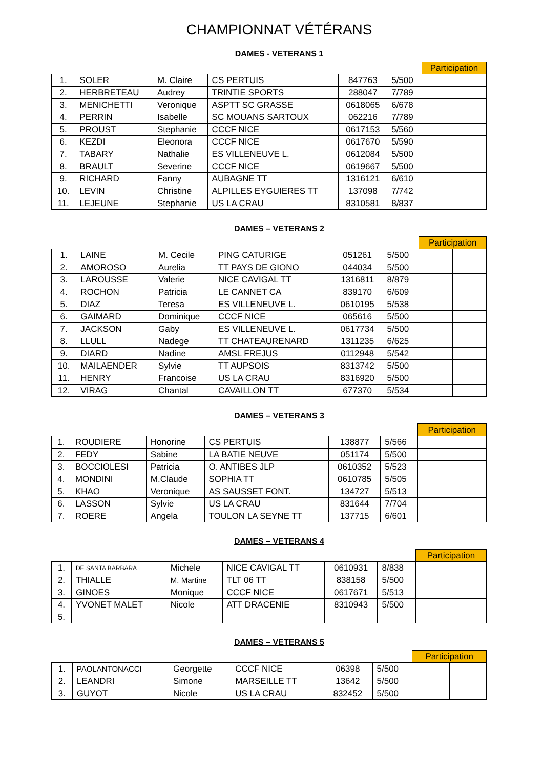CHAMPIONNAT VÉTÉRANS
DAMES - VETERANS 1
| | | | | | | Participation | |
| 1. | SOLER | M. Claire | CS PERTUIS | 847763 | 5/500 | | |
| 2. | HERBRETEAU | Audrey | TRINTIE SPORTS | 288047 | 7/789 | | |
| 3. | MENICHETTI | Veronique | ASPTT SC GRASSE | 0618065 | 6/678 | | |
| 4. | PERRIN | Isabelle | SC MOUANS SARTOUX | 062216 | 7/789 | | |
| 5. | PROUST | Stephanie | CCCF NICE | 0617153 | 5/560 | | |
| 6. | KEZDI | Eleonora | CCCF NICE | 0617670 | 5/590 | | |
| 7. | TABARY | Nathalie | ES VILLENEUVE L. | 0612084 | 5/500 | | |
| 8. | BRAULT | Severine | CCCF NICE | 0619667 | 5/500 | | |
| 9. | RICHARD | Fanny | AUBAGNE TT | 1316121 | 6/610 | | |
| 10. | LEVIN | Christine | ALPILLES EYGUIERES TT | 137098 | 7/742 | | |
| 11. | LEJEUNE | Stephanie | US LA CRAU | 8310581 | 8/837 | | |
DAMES – VETERANS 2
| | | | | | | Participation | |
| 1. | LAINE | M. Cecile | PING CATURIGE | 051261 | 5/500 | | |
| 2. | AMOROSO | Aurelia | TT PAYS DE GIONO | 044034 | 5/500 | | |
| 3. | LAROUSSE | Valerie | NICE CAVIGAL TT | 1316811 | 8/879 | | |
| 4. | ROCHON | Patricia | LE CANNET CA | 839170 | 6/609 | | |
| 5. | DIAZ | Teresa | ES VILLENEUVE L. | 0610195 | 5/538 | | |
| 6. | GAIMARD | Dominique | CCCF NICE | 065616 | 5/500 | | |
| 7. | JACKSON | Gaby | ES VILLENEUVE L. | 0617734 | 5/500 | | |
| 8. | LLULL | Nadege | TT CHATEAURENARD | 1311235 | 6/625 | | |
| 9. | DIARD | Nadine | AMSL FREJUS | 0112948 | 5/542 | | |
| 10. | MAILAENDER | Sylvie | TT AUPSOIS | 8313742 | 5/500 | | |
| 11. | HENRY | Francoise | US LA CRAU | 8316920 | 5/500 | | |
| 12. | VIRAG | Chantal | CAVAILLON TT | 677370 | 5/534 | | |
DAMES – VETERANS 3
| | | | | | | Participation | |
| 1. | ROUDIERE | Honorine | CS PERTUIS | 138877 | 5/566 | | |
| 2. | FEDY | Sabine | LA BATIE NEUVE | 051174 | 5/500 | | |
| 3. | BOCCIOLESI | Patricia | O. ANTIBES JLP | 0610352 | 5/523 | | |
| 4. | MONDINI | M.Claude | SOPHIA TT | 0610785 | 5/505 | | |
| 5. | KHAO | Veronique | AS SAUSSET FONT. | 134727 | 5/513 | | |
| 6. | LASSON | Sylvie | US LA CRAU | 831644 | 7/704 | | |
| 7. | ROERE | Angela | TOULON LA SEYNE TT | 137715 | 6/601 | | |
DAMES – VETERANS 4
| | | | | | | Participation | |
| 1. | DE SANTA BARBARA | Michele | NICE CAVIGAL TT | 0610931 | 8/838 | | |
| 2. | THIALLE | M. Martine | TLT 06 TT | 838158 | 5/500 | | |
| 3. | GINOES | Monique | CCCF NICE | 0617671 | 5/513 | | |
| 4. | YVONET MALET | Nicole | ATT DRACENIE | 8310943 | 5/500 | | |
| 5. | | | | | | | |
DAMES – VETERANS 5
| | | | | | | Participation | |
| 1. | PAOLANTONACCI | Georgette | CCCF NICE | 06398 | 5/500 | | |
| 2. | LEANDRI | Simone | MARSEILLE TT | 13642 | 5/500 | | |
| 3. | GUYOT | Nicole | US LA CRAU | 832452 | 5/500 | | |